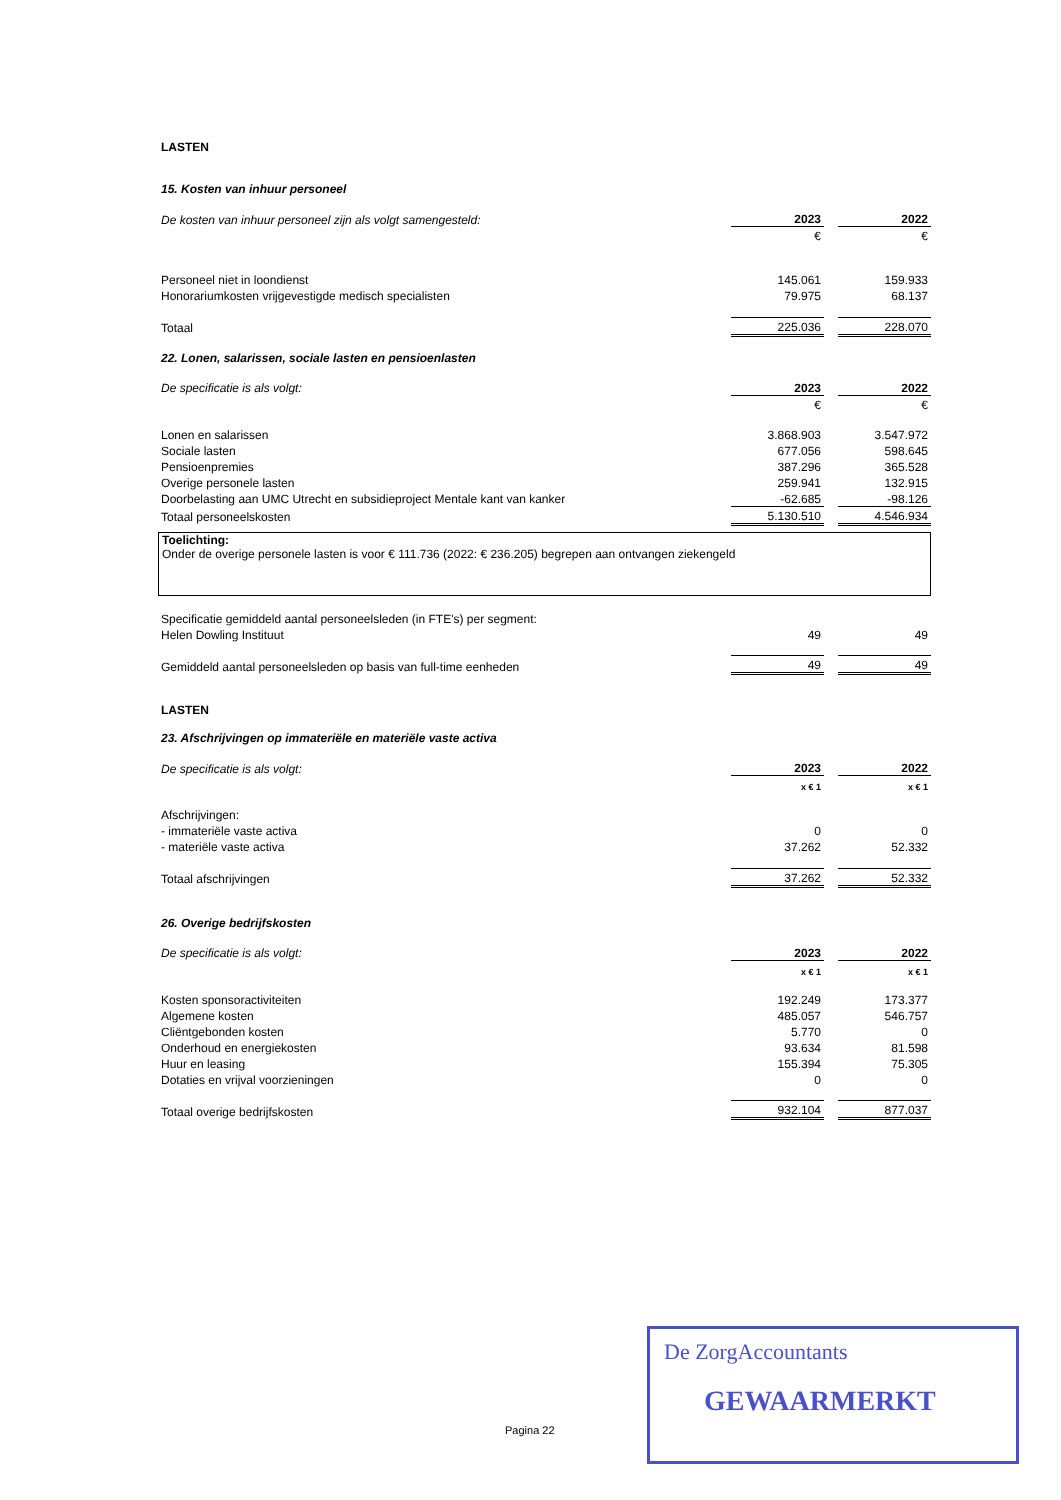LASTEN
15. Kosten van inhuur personeel
| De kosten van inhuur personeel zijn als volgt samengesteld: | 2023 | | 2022 |
| | € | | € |
| Personeel niet in loondienst | 145.061 | | 159.933 |
| Honorariumkosten vrijgevestigde medisch specialisten | 79.975 | | 68.137 |
| Totaal | 225.036 | | 228.070 |
22. Lonen, salarissen, sociale lasten en pensioenlasten
| De specificatie is als volgt: | 2023 | | 2022 |
| | € | | € |
| Lonen en salarissen | 3.868.903 | | 3.547.972 |
| Sociale lasten | 677.056 | | 598.645 |
| Pensioenpremies | 387.296 | | 365.528 |
| Overige personele lasten | 259.941 | | 132.915 |
| Doorbelasting aan UMC Utrecht en subsidieproject Mentale kant van kanker | -62.685 | | -98.126 |
| Totaal personeelskosten | 5.130.510 | | 4.546.934 |
Toelichting:
Onder de overige personele lasten is voor € 111.736 (2022: € 236.205) begrepen aan ontvangen ziekengeld
| Specificatie gemiddeld aantal personeelsleden (in FTE's) per segment: | | | |
| Helen Dowling Instituut | 49 | | 49 |
| Gemiddeld aantal personeelsleden op basis van full-time eenheden | 49 | | 49 |
LASTEN
23. Afschrijvingen op immateriële en materiële vaste activa
| De specificatie is als volgt: | 2023 | | 2022 |
| | x € 1 | | x € 1 |
| Afschrijvingen: | | | |
| - immateriële vaste activa | 0 | | 0 |
| - materiële vaste activa | 37.262 | | 52.332 |
| Totaal afschrijvingen | 37.262 | | 52.332 |
26. Overige bedrijfskosten
| De specificatie is als volgt: | 2023 | | 2022 |
| | x € 1 | | x € 1 |
| Kosten sponsoractiviteiten | 192.249 | | 173.377 |
| Algemene kosten | 485.057 | | 546.757 |
| Cliëntgebonden kosten | 5.770 | | 0 |
| Onderhoud en energiekosten | 93.634 | | 81.598 |
| Huur en leasing | 155.394 | | 75.305 |
| Dotaties en vrijval voorzieningen | 0 | | 0 |
| Totaal overige bedrijfskosten | 932.104 | | 877.037 |
Pagina 22
De ZorgAccountants
GEWAARMERKT